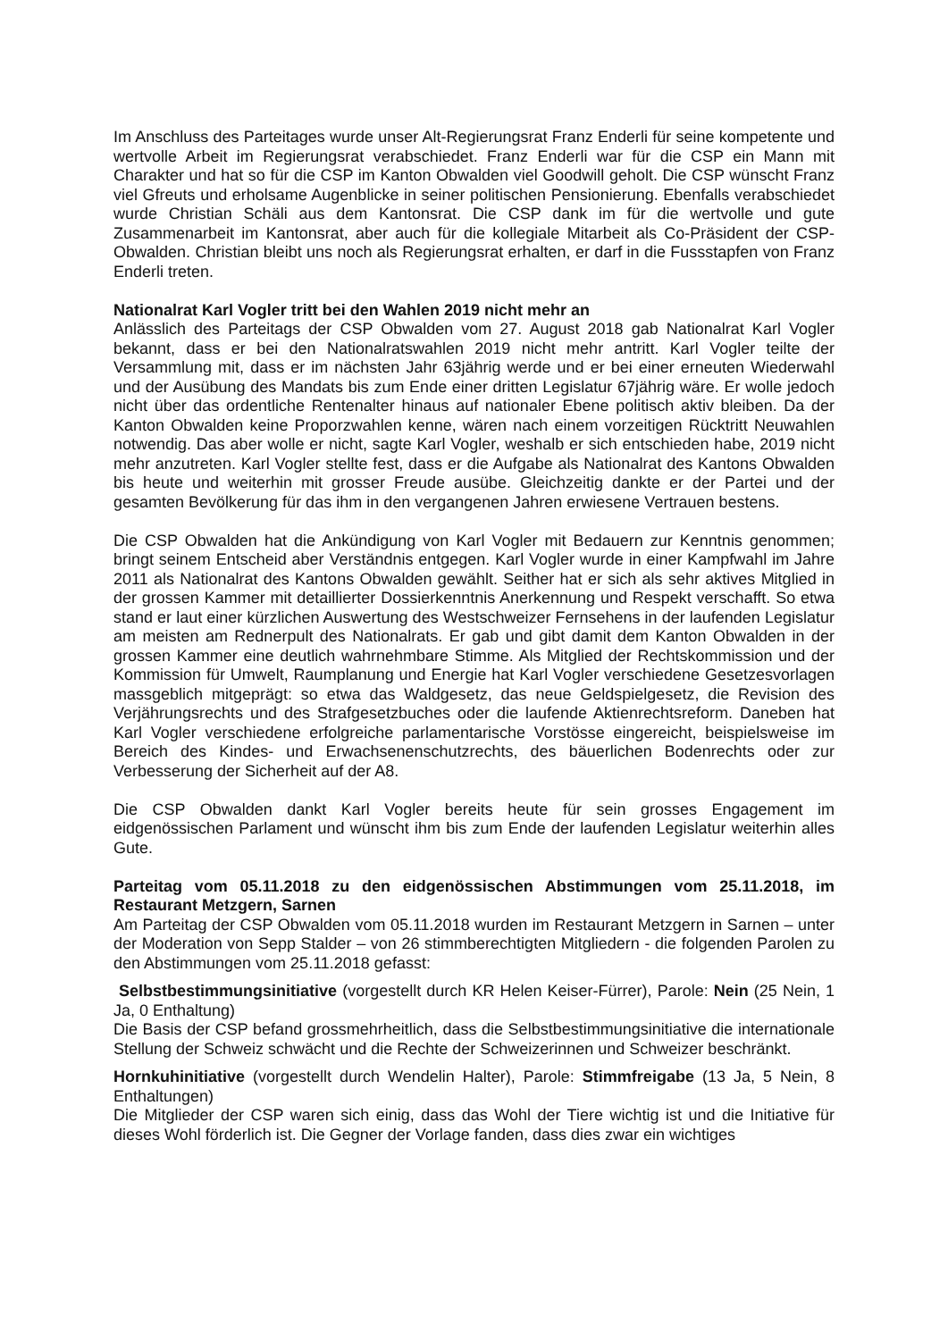Im Anschluss des Parteitages wurde unser Alt-Regierungsrat Franz Enderli für seine kompetente und wertvolle Arbeit im Regierungsrat verabschiedet. Franz Enderli war für die CSP ein Mann mit Charakter und hat so für die CSP im Kanton Obwalden viel Goodwill geholt. Die CSP wünscht Franz viel Gfreuts und erholsame Augenblicke in seiner politischen Pensionierung. Ebenfalls verabschiedet wurde Christian Schäli aus dem Kantonsrat. Die CSP dank im für die wertvolle und gute Zusammenarbeit im Kantonsrat, aber auch für die kollegiale Mitarbeit als Co-Präsident der CSP-Obwalden. Christian bleibt uns noch als Regierungsrat erhalten, er darf in die Fussstapfen von Franz Enderli treten.
Nationalrat Karl Vogler tritt bei den Wahlen 2019 nicht mehr an
Anlässlich des Parteitags der CSP Obwalden vom 27. August 2018 gab Nationalrat Karl Vogler bekannt, dass er bei den Nationalratswahlen 2019 nicht mehr antritt. Karl Vogler teilte der Versammlung mit, dass er im nächsten Jahr 63jährig werde und er bei einer erneuten Wiederwahl und der Ausübung des Mandats bis zum Ende einer dritten Legislatur 67jährig wäre. Er wolle jedoch nicht über das ordentliche Rentenalter hinaus auf nationaler Ebene politisch aktiv bleiben. Da der Kanton Obwalden keine Proporzwahlen kenne, wären nach einem vorzeitigen Rücktritt Neuwahlen notwendig. Das aber wolle er nicht, sagte Karl Vogler, weshalb er sich entschieden habe, 2019 nicht mehr anzutreten. Karl Vogler stellte fest, dass er die Aufgabe als Nationalrat des Kantons Obwalden bis heute und weiterhin mit grosser Freude ausübe. Gleichzeitig dankte er der Partei und der gesamten Bevölkerung für das ihm in den vergangenen Jahren erwiesene Vertrauen bestens.
Die CSP Obwalden hat die Ankündigung von Karl Vogler mit Bedauern zur Kenntnis genommen; bringt seinem Entscheid aber Verständnis entgegen. Karl Vogler wurde in einer Kampfwahl im Jahre 2011 als Nationalrat des Kantons Obwalden gewählt. Seither hat er sich als sehr aktives Mitglied in der grossen Kammer mit detaillierter Dossierkenntnis Anerkennung und Respekt verschafft. So etwa stand er laut einer kürzlichen Auswertung des Westschweizer Fernsehens in der laufenden Legislatur am meisten am Rednerpult des Nationalrats. Er gab und gibt damit dem Kanton Obwalden in der grossen Kammer eine deutlich wahrnehmbare Stimme. Als Mitglied der Rechtskommission und der Kommission für Umwelt, Raumplanung und Energie hat Karl Vogler verschiedene Gesetzesvorlagen massgeblich mitgeprägt: so etwa das Waldgesetz, das neue Geldspielgesetz, die Revision des Verjährungsrechts und des Strafgesetzbuches oder die laufende Aktienrechtsreform. Daneben hat Karl Vogler verschiedene erfolgreiche parlamentarische Vorstösse eingereicht, beispielsweise im Bereich des Kindes- und Erwachsenenschutzrechts, des bäuerlichen Bodenrechts oder zur Verbesserung der Sicherheit auf der A8.
Die CSP Obwalden dankt Karl Vogler bereits heute für sein grosses Engagement im eidgenössischen Parlament und wünscht ihm bis zum Ende der laufenden Legislatur weiterhin alles Gute.
Parteitag vom 05.11.2018 zu den eidgenössischen Abstimmungen vom 25.11.2018, im Restaurant Metzgern, Sarnen
Am Parteitag der CSP Obwalden vom 05.11.2018 wurden im Restaurant Metzgern in Sarnen – unter der Moderation von Sepp Stalder – von 26 stimmberechtigten Mitgliedern - die folgenden Parolen zu den Abstimmungen vom 25.11.2018 gefasst:
Selbstbestimmungsinitiative (vorgestellt durch KR Helen Keiser-Fürrer), Parole: Nein (25 Nein, 1 Ja, 0 Enthaltung)
Die Basis der CSP befand grossmehrheitlich, dass die Selbstbestimmungsinitiative die internationale Stellung der Schweiz schwächt und die Rechte der Schweizerinnen und Schweizer beschränkt.
Hornkuhinitiative (vorgestellt durch Wendelin Halter), Parole: Stimmfreigabe (13 Ja, 5 Nein, 8 Enthaltungen)
Die Mitglieder der CSP waren sich einig, dass das Wohl der Tiere wichtig ist und die Initiative für dieses Wohl förderlich ist. Die Gegner der Vorlage fanden, dass dies zwar ein wichtiges